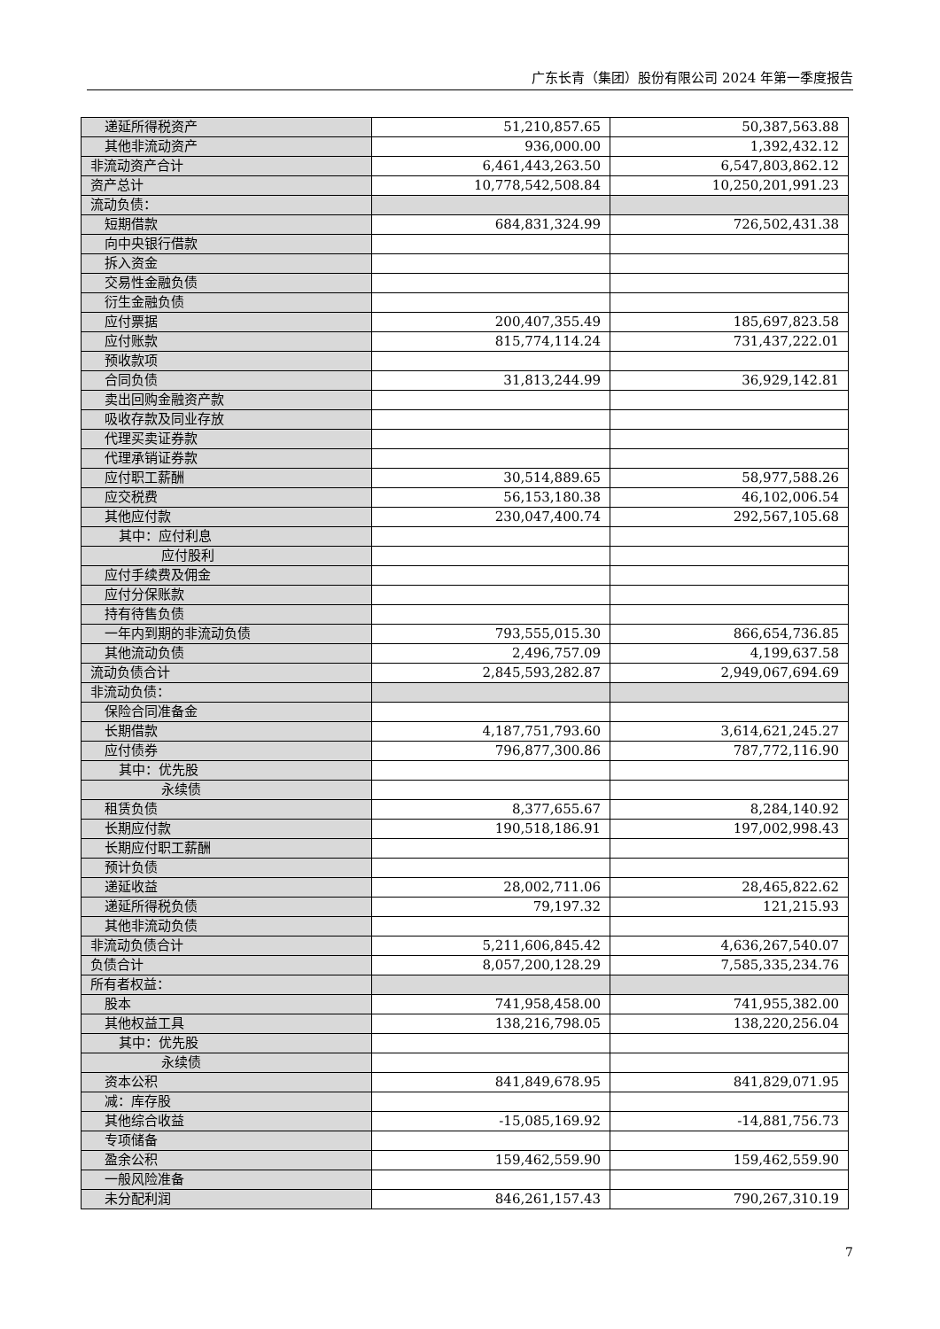广东长青（集团）股份有限公司 2024 年第一季度报告
| 递延所得税资产 | 51,210,857.65 | 50,387,563.88 |
| 其他非流动资产 | 936,000.00 | 1,392,432.12 |
| 非流动资产合计 | 6,461,443,263.50 | 6,547,803,862.12 |
| 资产总计 | 10,778,542,508.84 | 10,250,201,991.23 |
| 流动负债： | | |
| 短期借款 | 684,831,324.99 | 726,502,431.38 |
| 向中央银行借款 | | |
| 拆入资金 | | |
| 交易性金融负债 | | |
| 衍生金融负债 | | |
| 应付票据 | 200,407,355.49 | 185,697,823.58 |
| 应付账款 | 815,774,114.24 | 731,437,222.01 |
| 预收款项 | | |
| 合同负债 | 31,813,244.99 | 36,929,142.81 |
| 卖出回购金融资产款 | | |
| 吸收存款及同业存放 | | |
| 代理买卖证券款 | | |
| 代理承销证券款 | | |
| 应付职工薪酬 | 30,514,889.65 | 58,977,588.26 |
| 应交税费 | 56,153,180.38 | 46,102,006.54 |
| 其他应付款 | 230,047,400.74 | 292,567,105.68 |
| 其中：应付利息 | | |
| 应付股利 | | |
| 应付手续费及佣金 | | |
| 应付分保账款 | | |
| 持有待售负债 | | |
| 一年内到期的非流动负债 | 793,555,015.30 | 866,654,736.85 |
| 其他流动负债 | 2,496,757.09 | 4,199,637.58 |
| 流动负债合计 | 2,845,593,282.87 | 2,949,067,694.69 |
| 非流动负债： | | |
| 保险合同准备金 | | |
| 长期借款 | 4,187,751,793.60 | 3,614,621,245.27 |
| 应付债券 | 796,877,300.86 | 787,772,116.90 |
| 其中：优先股 | | |
| 永续债 | | |
| 租赁负债 | 8,377,655.67 | 8,284,140.92 |
| 长期应付款 | 190,518,186.91 | 197,002,998.43 |
| 长期应付职工薪酬 | | |
| 预计负债 | | |
| 递延收益 | 28,002,711.06 | 28,465,822.62 |
| 递延所得税负债 | 79,197.32 | 121,215.93 |
| 其他非流动负债 | | |
| 非流动负债合计 | 5,211,606,845.42 | 4,636,267,540.07 |
| 负债合计 | 8,057,200,128.29 | 7,585,335,234.76 |
| 所有者权益： | | |
| 股本 | 741,958,458.00 | 741,955,382.00 |
| 其他权益工具 | 138,216,798.05 | 138,220,256.04 |
| 其中：优先股 | | |
| 永续债 | | |
| 资本公积 | 841,849,678.95 | 841,829,071.95 |
| 减：库存股 | | |
| 其他综合收益 | -15,085,169.92 | -14,881,756.73 |
| 专项储备 | | |
| 盈余公积 | 159,462,559.90 | 159,462,559.90 |
| 一般风险准备 | | |
| 未分配利润 | 846,261,157.43 | 790,267,310.19 |
7